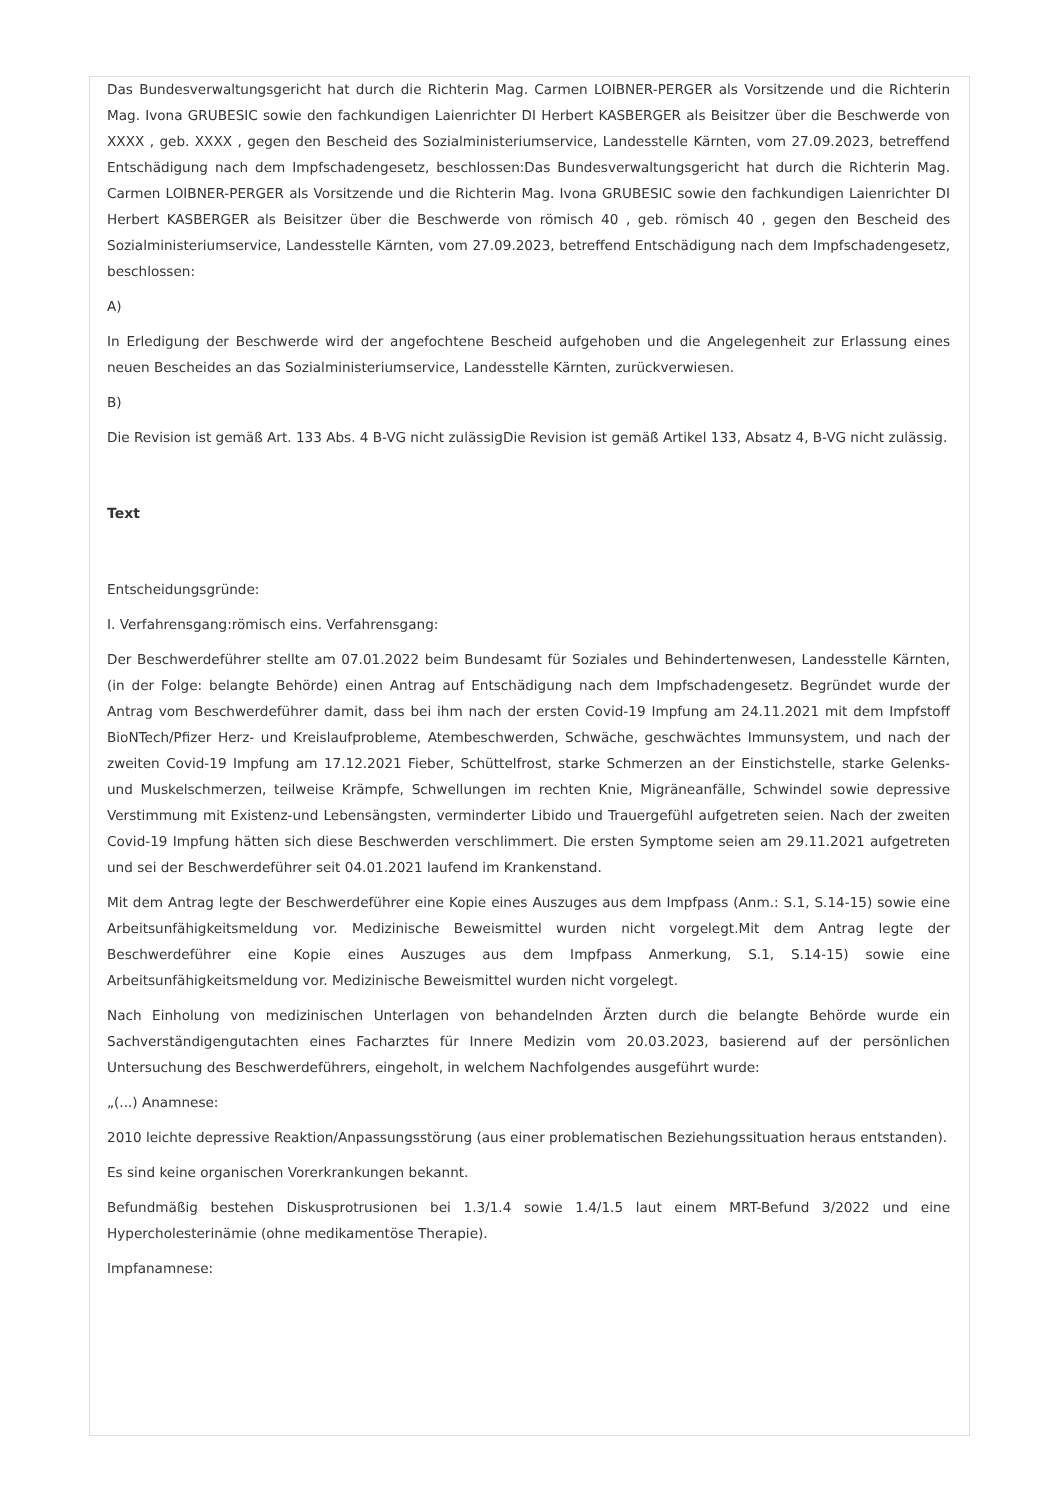Das Bundesverwaltungsgericht hat durch die Richterin Mag. Carmen LOIBNER-PERGER als Vorsitzende und die Richterin Mag. Ivona GRUBESIC sowie den fachkundigen Laienrichter DI Herbert KASBERGER als Beisitzer über die Beschwerde von XXXX , geb. XXXX , gegen den Bescheid des Sozialministeriumservice, Landesstelle Kärnten, vom 27.09.2023, betreffend Entschädigung nach dem Impfschadengesetz, beschlossen:Das Bundesverwaltungsgericht hat durch die Richterin Mag. Carmen LOIBNER-PERGER als Vorsitzende und die Richterin Mag. Ivona GRUBESIC sowie den fachkundigen Laienrichter DI Herbert KASBERGER als Beisitzer über die Beschwerde von römisch 40 , geb. römisch 40 , gegen den Bescheid des Sozialministeriumservice, Landesstelle Kärnten, vom 27.09.2023, betreffend Entschädigung nach dem Impfschadengesetz, beschlossen:
A)
In Erledigung der Beschwerde wird der angefochtene Bescheid aufgehoben und die Angelegenheit zur Erlassung eines neuen Bescheides an das Sozialministeriumservice, Landesstelle Kärnten, zurückverwiesen.
B)
Die Revision ist gemäß Art. 133 Abs. 4 B-VG nicht zulässigDie Revision ist gemäß Artikel 133, Absatz 4, B-VG nicht zulässig.
Text
Entscheidungsgründe:
I. Verfahrensgang:römisch eins. Verfahrensgang:
Der Beschwerdeführer stellte am 07.01.2022 beim Bundesamt für Soziales und Behindertenwesen, Landesstelle Kärnten, (in der Folge: belangte Behörde) einen Antrag auf Entschädigung nach dem Impfschadengesetz. Begründet wurde der Antrag vom Beschwerdeführer damit, dass bei ihm nach der ersten Covid-19 Impfung am 24.11.2021 mit dem Impfstoff BioNTech/Pfizer Herz- und Kreislaufprobleme, Atembeschwerden, Schwäche, geschwächtes Immunsystem, und nach der zweiten Covid-19 Impfung am 17.12.2021 Fieber, Schüttelfrost, starke Schmerzen an der Einstichstelle, starke Gelenks- und Muskelschmerzen, teilweise Krämpfe, Schwellungen im rechten Knie, Migräneanfälle, Schwindel sowie depressive Verstimmung mit Existenz-und Lebensängsten, verminderter Libido und Trauergefühl aufgetreten seien. Nach der zweiten Covid-19 Impfung hätten sich diese Beschwerden verschlimmert. Die ersten Symptome seien am 29.11.2021 aufgetreten und sei der Beschwerdeführer seit 04.01.2021 laufend im Krankenstand.
Mit dem Antrag legte der Beschwerdeführer eine Kopie eines Auszuges aus dem Impfpass (Anm.: S.1, S.14-15) sowie eine Arbeitsunfähigkeitsmeldung vor. Medizinische Beweismittel wurden nicht vorgelegt.Mit dem Antrag legte der Beschwerdeführer eine Kopie eines Auszuges aus dem Impfpass Anmerkung, S.1, S.14-15) sowie eine Arbeitsunfähigkeitsmeldung vor. Medizinische Beweismittel wurden nicht vorgelegt.
Nach Einholung von medizinischen Unterlagen von behandelnden Ärzten durch die belangte Behörde wurde ein Sachverständigengutachten eines Facharztes für Innere Medizin vom 20.03.2023, basierend auf der persönlichen Untersuchung des Beschwerdeführers, eingeholt, in welchem Nachfolgendes ausgeführt wurde:
„(...) Anamnese:
2010 leichte depressive Reaktion/Anpassungsstörung (aus einer problematischen Beziehungssituation heraus entstanden).
Es sind keine organischen Vorerkrankungen bekannt.
Befundmäßig bestehen Diskusprotrusionen bei 1.3/1.4 sowie 1.4/1.5 laut einem MRT-Befund 3/2022 und eine Hypercholesterinämie (ohne medikamentöse Therapie).
Impfanamnese: